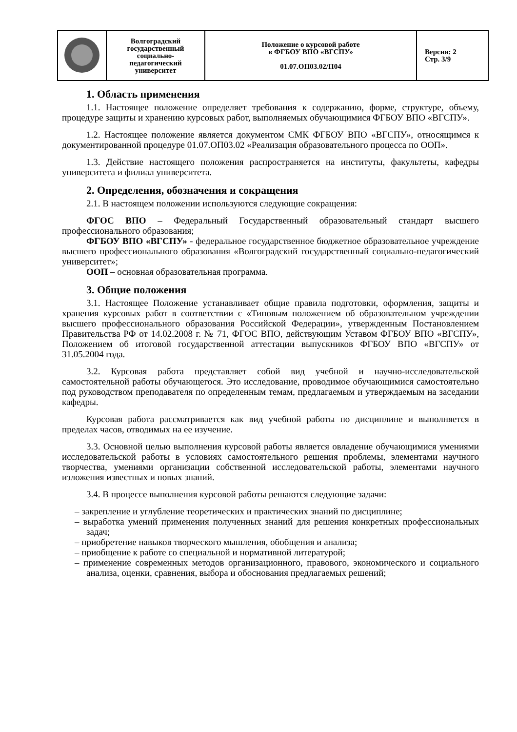| | Волгоградский государственный социально- педагогический университет | Положение о курсовой работе в ФГБОУ ВПО «ВГСПУ» 01.07.ОП03.02/П04 | Версия: 2 Стр. 3/9 |
1. Область применения
1.1. Настоящее положение определяет требования к содержанию, форме, структуре, объему, процедуре защиты и хранению курсовых работ, выполняемых обучающимися ФГБОУ ВПО «ВГСПУ».
1.2. Настоящее положение является документом СМК ФГБОУ ВПО «ВГСПУ», относящимся к документированной процедуре 01.07.ОП03.02 «Реализация образовательного процесса по ООП».
1.3. Действие настоящего положения распространяется на институты, факультеты, кафедры университета и филиал университета.
2. Определения, обозначения и сокращения
2.1. В настоящем положении используются следующие сокращения:
ФГОС ВПО – Федеральный Государственный образовательный стандарт высшего профессионального образования;
ФГБОУ ВПО «ВГСПУ» - федеральное государственное бюджетное образовательное учреждение высшего профессионального образования «Волгоградский государственный социально-педагогический университет»;
ООП – основная образовательная программа.
3. Общие положения
3.1. Настоящее Положение устанавливает общие правила подготовки, оформления, защиты и хранения курсовых работ в соответствии с «Типовым положением об образовательном учреждении высшего профессионального образования Российской Федерации», утвержденным Постановлением Правительства РФ от 14.02.2008 г. № 71, ФГОС ВПО, действующим Уставом ФГБОУ ВПО «ВГСПУ», Положением об итоговой государственной аттестации выпускников ФГБОУ ВПО «ВГСПУ» от 31.05.2004 года.
3.2. Курсовая работа представляет собой вид учебной и научно-исследовательской самостоятельной работы обучающегося. Это исследование, проводимое обучающимися самостоятельно под руководством преподавателя по определенным темам, предлагаемым и утверждаемым на заседании кафедры.
Курсовая работа рассматривается как вид учебной работы по дисциплине и выполняется в пределах часов, отводимых на ее изучение.
3.3. Основной целью выполнения курсовой работы является овладение обучающимися умениями исследовательской работы в условиях самостоятельного решения проблемы, элементами научного творчества, умениями организации собственной исследовательской работы, элементами научного изложения известных и новых знаний.
3.4. В процессе выполнения курсовой работы решаются следующие задачи:
– закрепление и углубление теоретических и практических знаний по дисциплине;
– выработка умений применения полученных знаний для решения конкретных профессиональных задач;
– приобретение навыков творческого мышления, обобщения и анализа;
– приобщение к работе со специальной и нормативной литературой;
– применение современных методов организационного, правового, экономического и социального анализа, оценки, сравнения, выбора и обоснования предлагаемых решений;